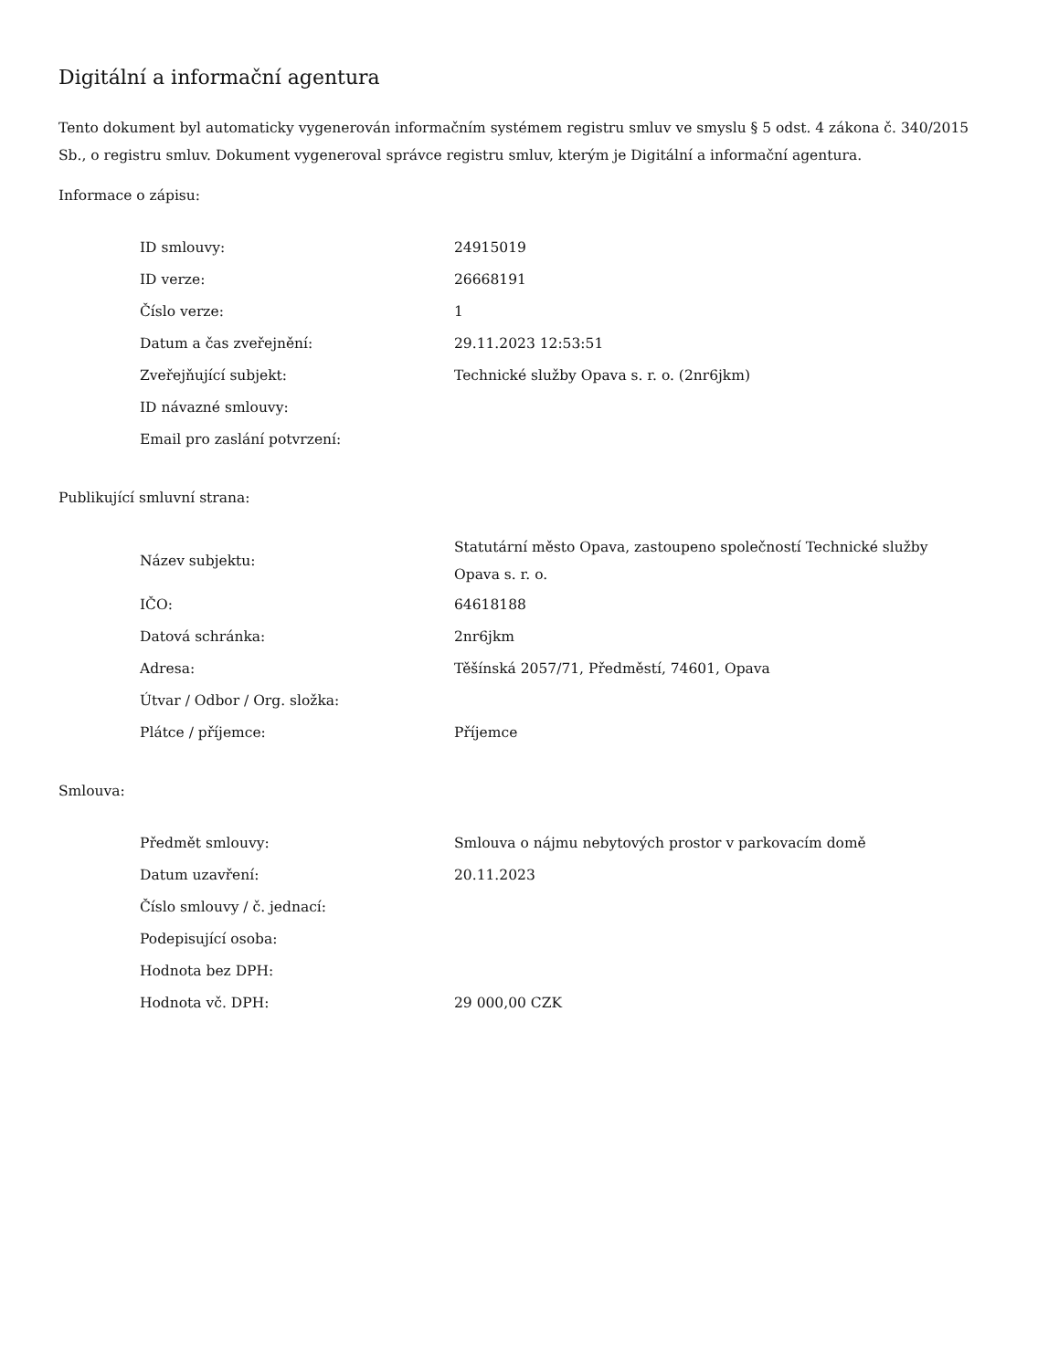Digitální a informační agentura
Tento dokument byl automaticky vygenerován informačním systémem registru smluv ve smyslu § 5 odst. 4 zákona č. 340/2015 Sb., o registru smluv. Dokument vygeneroval správce registru smluv, kterým je Digitální a informační agentura.
Informace o zápisu:
| ID smlouvy: | 24915019 |
| ID verze: | 26668191 |
| Číslo verze: | 1 |
| Datum a čas zveřejnění: | 29.11.2023 12:53:51 |
| Zveřejňující subjekt: | Technické služby Opava s. r. o. (2nr6jkm) |
| ID návazné smlouvy: | |
| Email pro zaslání potvrzení: | |
Publikující smluvní strana:
| Název subjektu: | Statutární město Opava, zastoupeno společností Technické služby Opava s. r. o. |
| IČO: | 64618188 |
| Datová schránka: | 2nr6jkm |
| Adresa: | Těšínská 2057/71, Předměstí, 74601, Opava |
| Útvar / Odbor / Org. složka: | |
| Plátce / příjemce: | Příjemce |
Smlouva:
| Předmět smlouvy: | Smlouva o nájmu nebytových prostor v parkovacím domě |
| Datum uzavření: | 20.11.2023 |
| Číslo smlouvy / č. jednací: | |
| Podepisující osoba: | |
| Hodnota bez DPH: | |
| Hodnota vč. DPH: | 29 000,00 CZK |